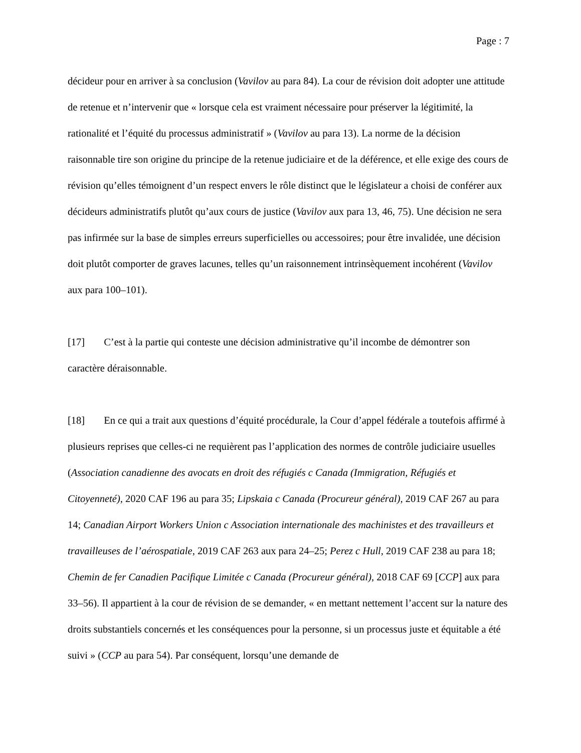Page : 7
décideur pour en arriver à sa conclusion (Vavilov au para 84). La cour de révision doit adopter une attitude de retenue et n’intervenir que « lorsque cela est vraiment nécessaire pour préserver la légitimité, la rationalité et l’équité du processus administratif » (Vavilov au para 13). La norme de la décision raisonnable tire son origine du principe de la retenue judiciaire et de la déférence, et elle exige des cours de révision qu’elles témoignent d’un respect envers le rôle distinct que le législateur a choisi de conférer aux décideurs administratifs plutôt qu’aux cours de justice (Vavilov aux para 13, 46, 75). Une décision ne sera pas infirmée sur la base de simples erreurs superficielles ou accessoires; pour être invalidée, une décision doit plutôt comporter de graves lacunes, telles qu’un raisonnement intrinsèquement incohérent (Vavilov aux para 100–101).
[17] C’est à la partie qui conteste une décision administrative qu’il incombe de démontrer son caractère déraisonnable.
[18] En ce qui a trait aux questions d’équité procédurale, la Cour d’appel fédérale a toutefois affirmé à plusieurs reprises que celles-ci ne requièrent pas l’application des normes de contrôle judiciaire usuelles (Association canadienne des avocats en droit des réfugiés c Canada (Immigration, Réfugiés et Citoyenneté), 2020 CAF 196 au para 35; Lipskaia c Canada (Procureur général), 2019 CAF 267 au para 14; Canadian Airport Workers Union c Association internationale des machinistes et des travailleurs et travailleuses de l’aérospatiale, 2019 CAF 263 aux para 24–25; Perez c Hull, 2019 CAF 238 au para 18; Chemin de fer Canadien Pacifique Limitée c Canada (Procureur général), 2018 CAF 69 [CCP] aux para 33–56). Il appartient à la cour de révision de se demander, « en mettant nettement l’accent sur la nature des droits substantiels concernés et les conséquences pour la personne, si un processus juste et équitable a été suivi » (CCP au para 54). Par conséquent, lorsqu’une demande de